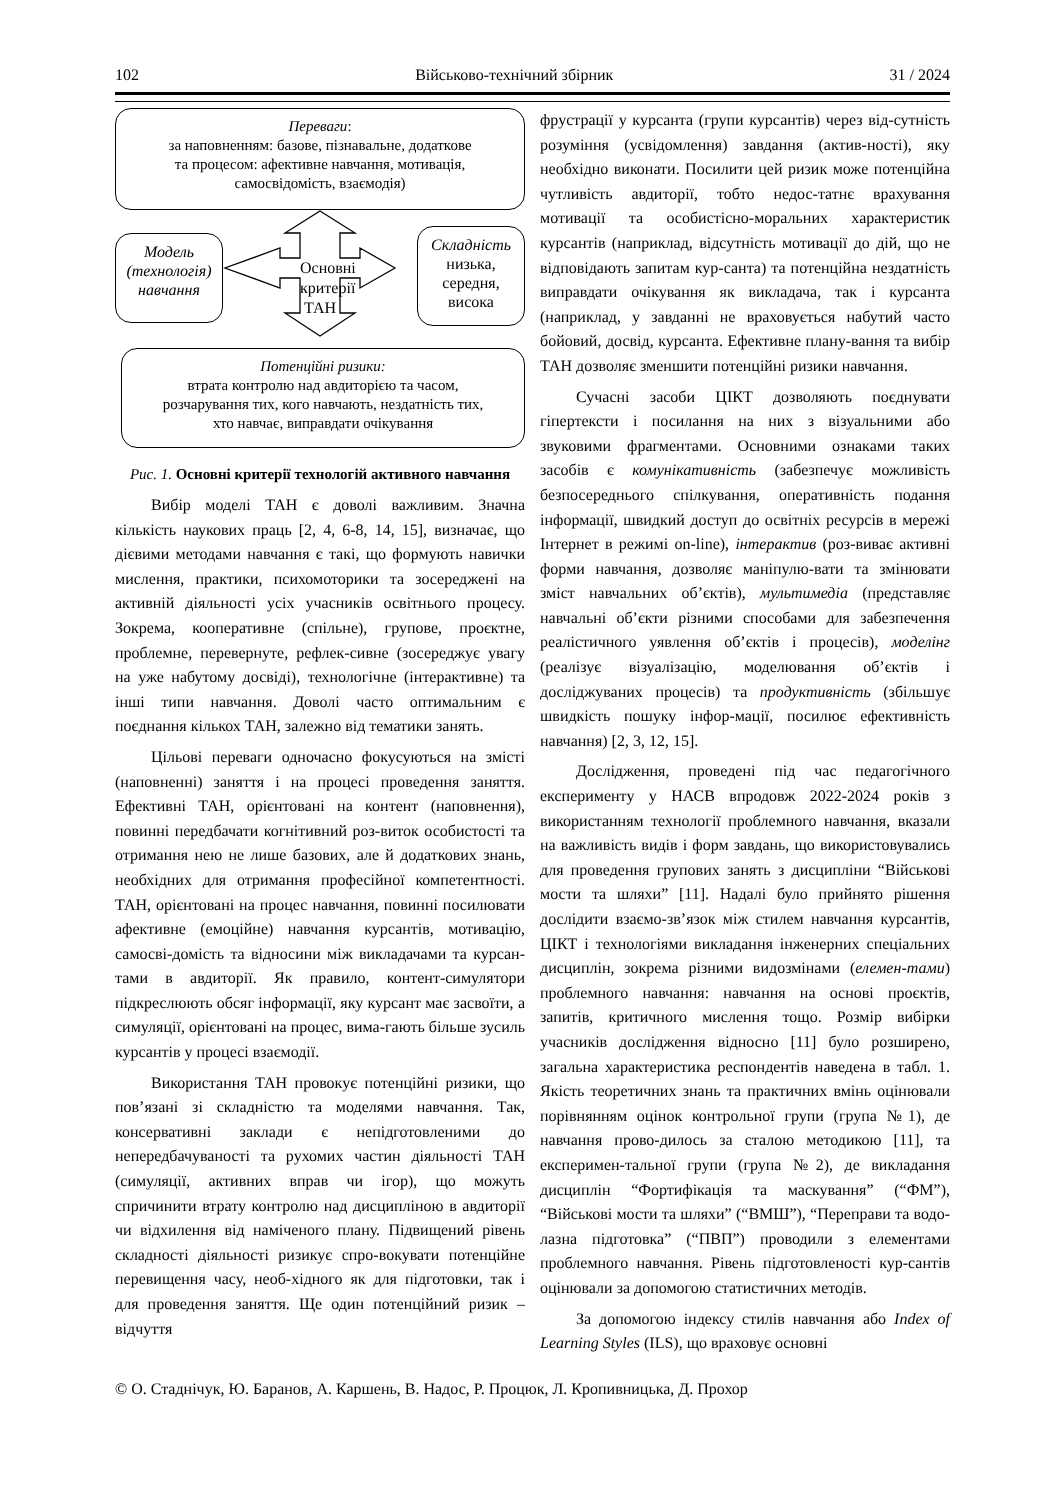102 Військово-технічний збірник 31 / 2024
Переваги:
за наповненням: базове, пізнавальне, додаткове
та процесом: афективне навчання, мотивація,
самосвідомість, взаємодія)
Модель (технологія) навчання
Основні критерії ТАН
Складність
низька, середня, висока
Потенційні ризики:
втрата контролю над авдиторією та часом,
розчарування тих, кого навчають, нездатність тих,
хто навчає, виправдати очікування
Рис. 1. Основні критерії технологій активного навчання
Вибір моделі ТАН є доволі важливим. Значна кількість наукових праць [2, 4, 6-8, 14, 15], визначає, що дієвими методами навчання є такі, що формують навички мислення, практики, психомоторики та зосереджені на активній діяльності усіх учасників освітнього процесу. Зокрема, кооперативне (спільне), групове, проєктне, проблемне, перевернуте, рефлек-сивне (зосереджує увагу на уже набутому досвіді), технологічне (інтерактивне) та інші типи навчання. Доволі часто оптимальним є поєднання кількох ТАН, залежно від тематики занять.
Цільові переваги одночасно фокусуються на змісті (наповненні) заняття і на процесі проведення заняття. Ефективні ТАН, орієнтовані на контент (наповнення), повинні передбачати когнітивний роз-виток особистості та отримання нею не лише базових, але й додаткових знань, необхідних для отримання професійної компетентності. ТАН, орієнтовані на процес навчання, повинні посилювати афективне (емоційне) навчання курсантів, мотивацію, самосві-домість та відносини між викладачами та курсан-тами в авдиторії. Як правило, контент-симулятори підкреслюють обсяг інформації, яку курсант має засвоїти, а симуляції, орієнтовані на процес, вима-гають більше зусиль курсантів у процесі взаємодії.
Використання ТАН провокує потенційні ризики, що пов’язані зі складністю та моделями навчання. Так, консервативні заклади є непідготовленими до непередбачуваності та рухомих частин діяльності ТАН (симуляції, активних вправ чи ігор), що можуть спричинити втрату контролю над дисципліною в авдиторії чи відхилення від наміченого плану. Підвищений рівень складності діяльності ризикує спро-вокувати потенційне перевищення часу, необ-хідного як для підготовки, так і для проведення заняття. Ще один потенційний ризик – відчуття
фрустрації у курсанта (групи курсантів) через від-сутність розуміння (усвідомлення) завдання (актив-ності), яку необхідно виконати. Посилити цей ризик може потенційна чутливість авдиторії, тобто недос-татнє врахування мотивації та особистісно-моральних характеристик курсантів (наприклад, відсутність мотивації до дій, що не відповідають запитам кур-санта) та потенційна нездатність виправдати очікування як викладача, так і курсанта (наприклад, у завданні не враховується набутий часто бойовий, досвід, курсанта. Ефективне плану-вання та вибір ТАН дозволяє зменшити потенційні ризики навчання.
Сучасні засоби ЦІКТ дозволяють поєднувати гіпертексти і посилання на них з візуальними або звуковими фрагментами. Основними ознаками таких засобів є комунікативність (забезпечує можливість безпосереднього спілкування, оперативність подання інформації, швидкий доступ до освітніх ресурсів в мережі Інтернет в режимі on-line), інтерактив (роз-виває активні форми навчання, дозволяє маніпулю-вати та змінювати зміст навчальних об’єктів), мультимедіа (представляє навчальні об’єкти різними способами для забезпечення реалістичного уявлення об’єктів і процесів), моделінг (реалізує візуалізацію, моделювання об’єктів і досліджуваних процесів) та продуктивність (збільшує швидкість пошуку інфор-мації, посилює ефективність навчання) [2, 3, 12, 15].
Дослідження, проведені під час педагогічного експерименту у НАСВ впродовж 2022-2024 років з використанням технології проблемного навчання, вказали на важливість видів і форм завдань, що використовувались для проведення групових занять з дисципліни “Військові мости та шляхи” [11]. Надалі було прийнято рішення дослідити взаємо-зв’язок між стилем навчання курсантів, ЦІКТ і технологіями викладання інженерних спеціальних дисциплін, зокрема різними видозмінами (елемен-тами) проблемного навчання: навчання на основі проєктів, запитів, критичного мислення тощо. Розмір вибірки учасників дослідження відносно [11] було розширено, загальна характеристика респондентів наведена в табл. 1. Якість теоретичних знань та практичних вмінь оцінювали порівнянням оцінок контрольної групи (група №1), де навчання прово-дилось за сталою методикою [11], та експеримен-тальної групи (група №2), де викладання дисциплін “Фортифікація та маскування” (“ФМ”), “Військові мости та шляхи” (“ВМШ”), “Переправи та водо-лазна підготовка” (“ПВП”) проводили з елементами проблемного навчання. Рівень підготовленості кур-сантів оцінювали за допомогою статистичних методів.
За допомогою індексу стилів навчання або Index of Learning Styles (ILS), що враховує основні
© О. Стаднічук, Ю. Баранов, А. Каршень, В. Надос, Р. Процюк, Л. Кропивницька, Д. Прохор